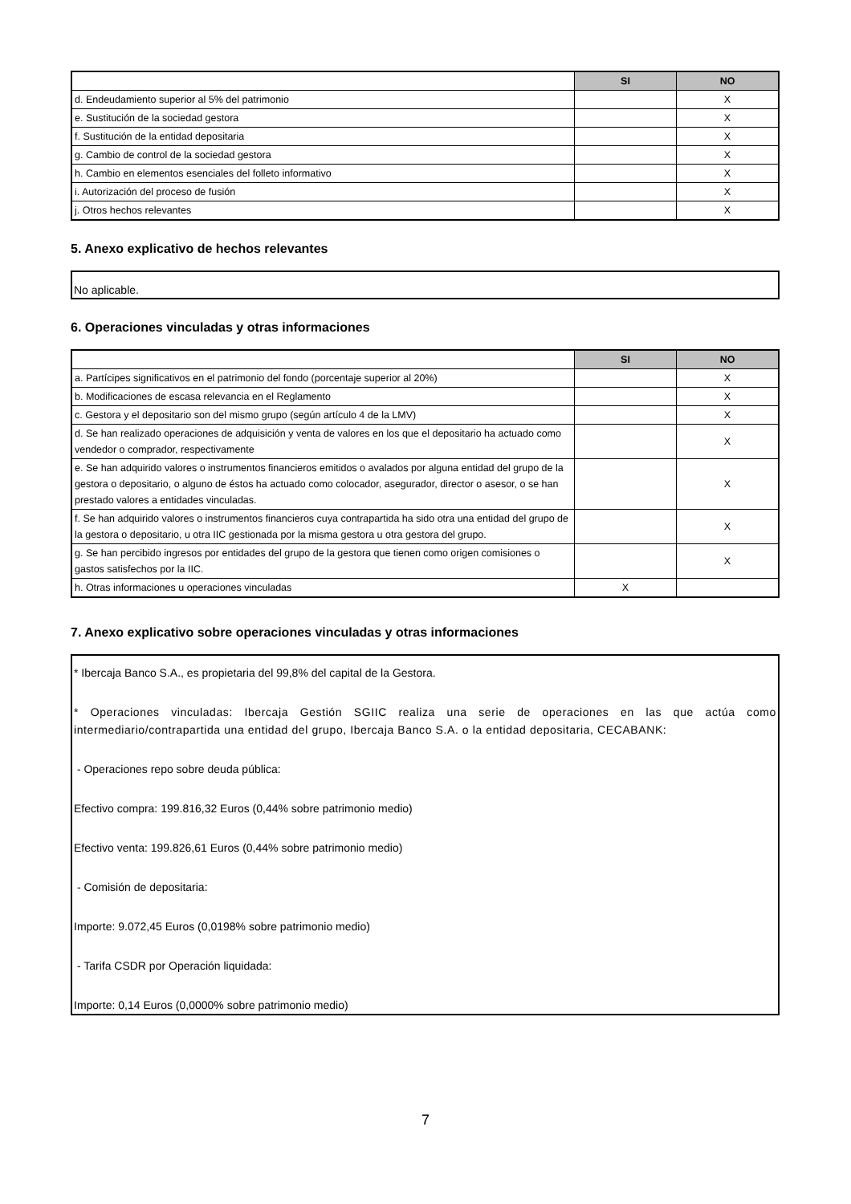| | SI | NO |
| d. Endeudamiento superior al 5% del patrimonio | | X |
| e. Sustitución de la sociedad gestora | | X |
| f. Sustitución de la entidad depositaria | | X |
| g. Cambio de control de la sociedad gestora | | X |
| h. Cambio en elementos esenciales del folleto informativo | | X |
| i. Autorización del proceso de fusión | | X |
| j. Otros hechos relevantes | | X |
5. Anexo explicativo de hechos relevantes
No aplicable.
6. Operaciones vinculadas y otras informaciones
| | SI | NO |
| a. Partícipes significativos en el patrimonio del fondo (porcentaje superior al 20%) | | X |
| b. Modificaciones de escasa relevancia en el Reglamento | | X |
| c. Gestora y el depositario son del mismo grupo (según artículo 4 de la LMV) | | X |
| d. Se han realizado operaciones de adquisición y venta de valores en los que el depositario ha actuado como vendedor o comprador, respectivamente | | X |
| e. Se han adquirido valores o instrumentos financieros emitidos o avalados por alguna entidad del grupo de la gestora o depositario, o alguno de éstos ha actuado como colocador, asegurador, director o asesor, o se han prestado valores a entidades vinculadas. | | X |
| f. Se han adquirido valores o instrumentos financieros cuya contrapartida ha sido otra una entidad del grupo de la gestora o depositario, u otra IIC gestionada por la misma gestora u otra gestora del grupo. | | X |
| g. Se han percibido ingresos por entidades del grupo de la gestora que tienen como origen comisiones o gastos satisfechos por la IIC. | | X |
| h. Otras informaciones u operaciones vinculadas | X | |
7. Anexo explicativo sobre operaciones vinculadas y otras informaciones
* Ibercaja Banco S.A., es propietaria del 99,8% del capital de la Gestora.
* Operaciones vinculadas: Ibercaja Gestión SGIIC realiza una serie de operaciones en las que actúa como intermediario/contrapartida una entidad del grupo, Ibercaja Banco S.A. o la entidad depositaria, CECABANK:
- Operaciones repo sobre deuda pública:
Efectivo compra: 199.816,32 Euros (0,44% sobre patrimonio medio)
Efectivo venta: 199.826,61 Euros (0,44% sobre patrimonio medio)
- Comisión de depositaria:
Importe: 9.072,45 Euros (0,0198% sobre patrimonio medio)
- Tarifa CSDR por Operación liquidada:
Importe: 0,14 Euros (0,0000% sobre patrimonio medio)
7